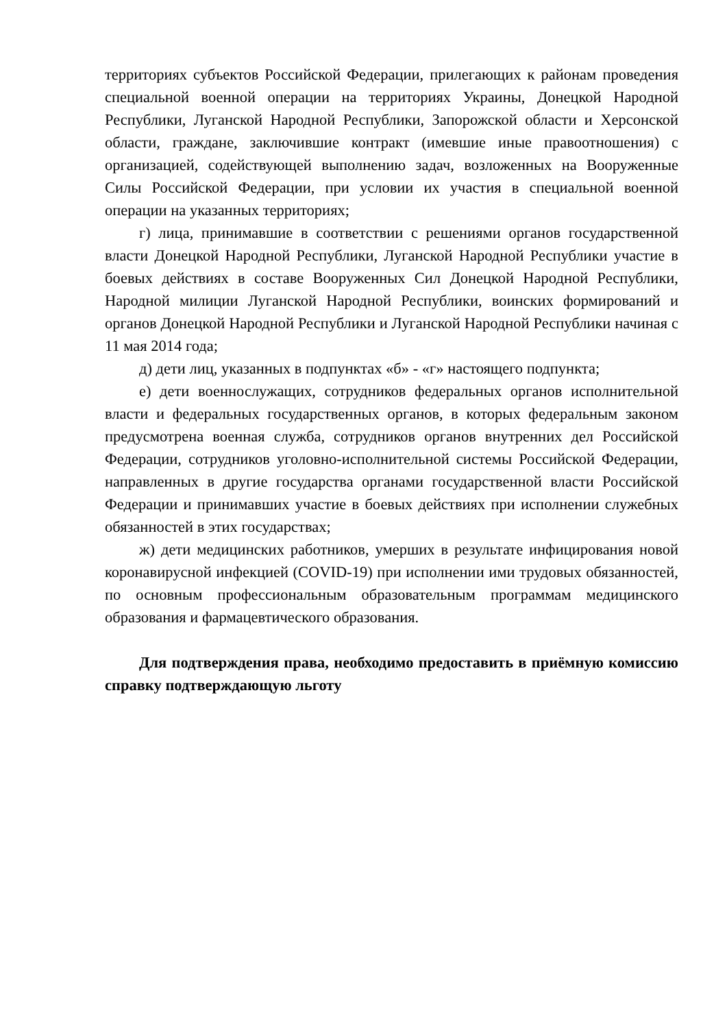территориях субъектов Российской Федерации, прилегающих к районам проведения специальной военной операции на территориях Украины, Донецкой Народной Республики, Луганской Народной Республики, Запорожской области и Херсонской области, граждане, заключившие контракт (имевшие иные правоотношения) с организацией, содействующей выполнению задач, возложенных на Вооруженные Силы Российской Федерации, при условии их участия в специальной военной операции на указанных территориях;
г) лица, принимавшие в соответствии с решениями органов государственной власти Донецкой Народной Республики, Луганской Народной Республики участие в боевых действиях в составе Вооруженных Сил Донецкой Народной Республики, Народной милиции Луганской Народной Республики, воинских формирований и органов Донецкой Народной Республики и Луганской Народной Республики начиная с 11 мая 2014 года;
д) дети лиц, указанных в подпунктах «б» - «г» настоящего подпункта;
е) дети военнослужащих, сотрудников федеральных органов исполнительной власти и федеральных государственных органов, в которых федеральным законом предусмотрена военная служба, сотрудников органов внутренних дел Российской Федерации, сотрудников уголовно-исполнительной системы Российской Федерации, направленных в другие государства органами государственной власти Российской Федерации и принимавших участие в боевых действиях при исполнении служебных обязанностей в этих государствах;
ж) дети медицинских работников, умерших в результате инфицирования новой коронавирусной инфекцией (COVID-19) при исполнении ими трудовых обязанностей, по основным профессиональным образовательным программам медицинского образования и фармацевтического образования.
Для подтверждения права, необходимо предоставить в приёмную комиссию справку подтверждающую льготу